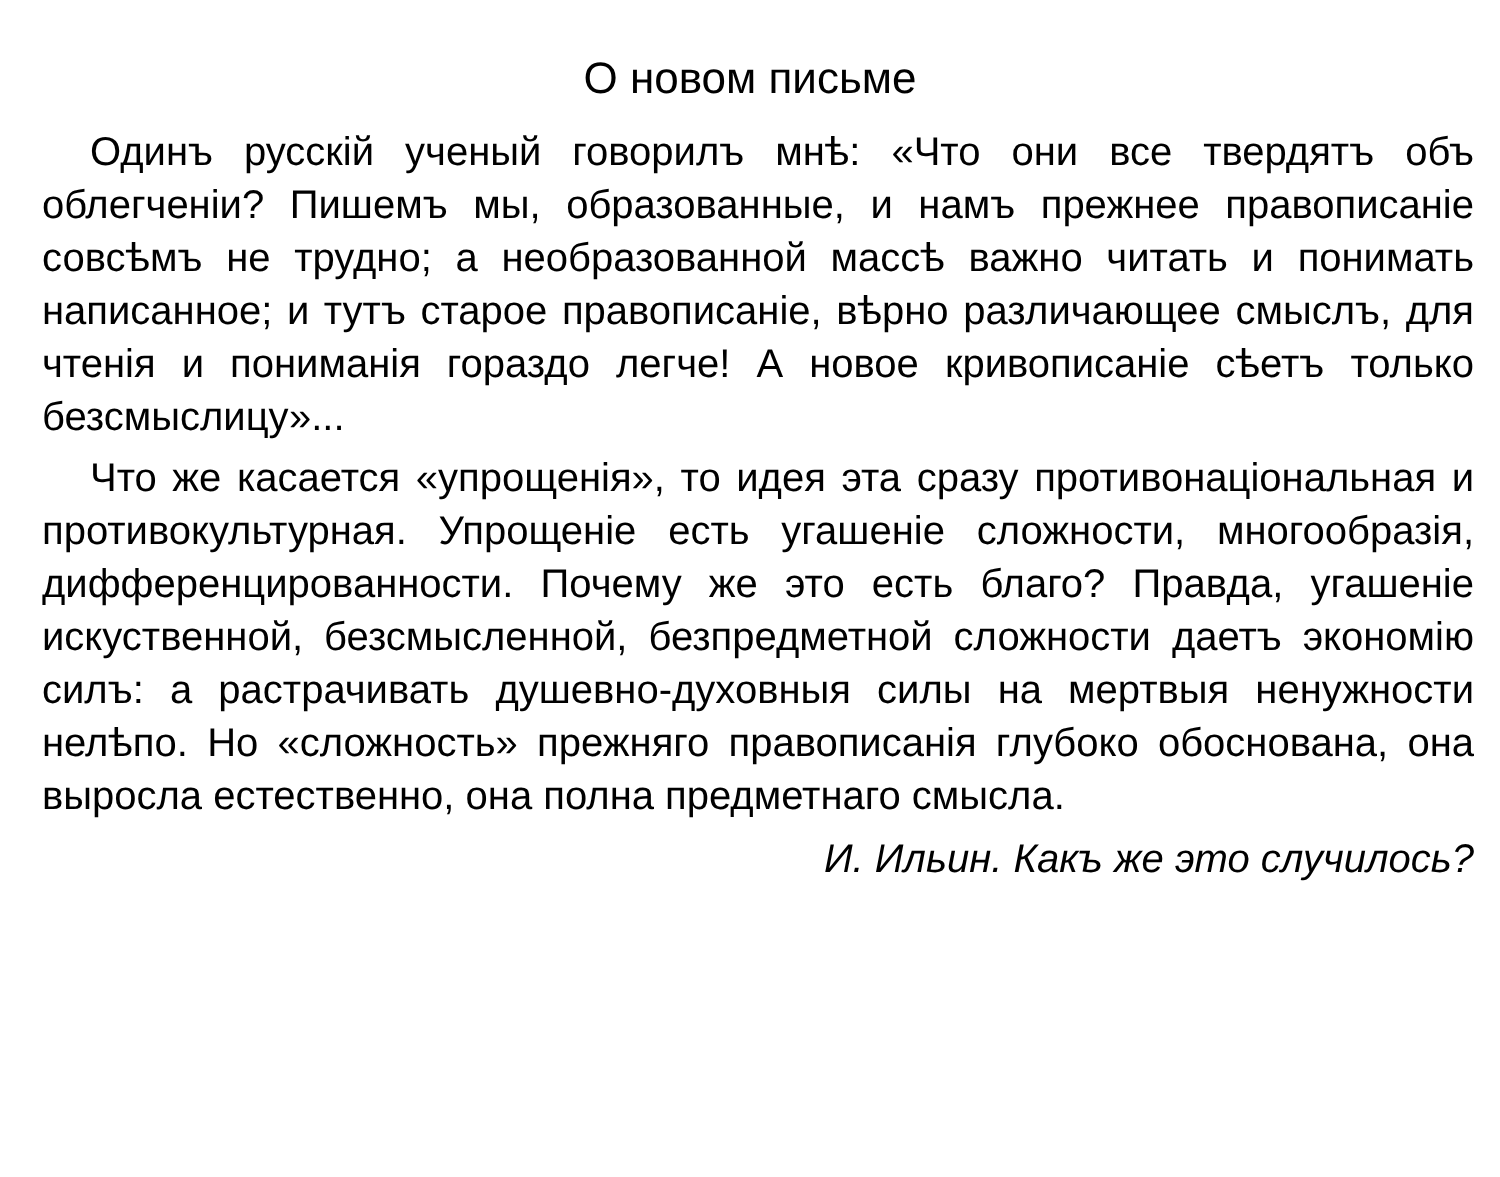О новом письме
Одинъ русскій ученый говорилъ мнѣ: «Что они все твердятъ объ облегченіи? Пишемъ мы, образованные, и намъ прежнее правописаніе совсѣмъ не трудно; а необразованной массѣ важно читать и понимать написанное; и тутъ старое правописаніе, вѣрно различающее смыслъ, для чтенія и пониманія гораздо легче! А новое кривописаніе сѣетъ только безсмыслицу»...
Что же касается «упрощенія», то идея эта сразу противонаціональная и противокультурная. Упрощеніе есть угашеніе сложности, многообразія, дифференцированности. Почему же это есть благо? Правда, угашеніе искуственной, безсмысленной, безпредметной сложности даетъ экономію силъ: а растрачивать душевно-духовныя силы на мертвыя ненужности нелѣпо. Но «сложность» прежняго правописанія глубоко обоснована, она выросла естественно, она полна предметнаго смысла.
И. Ильин. Какъ же это случилось?